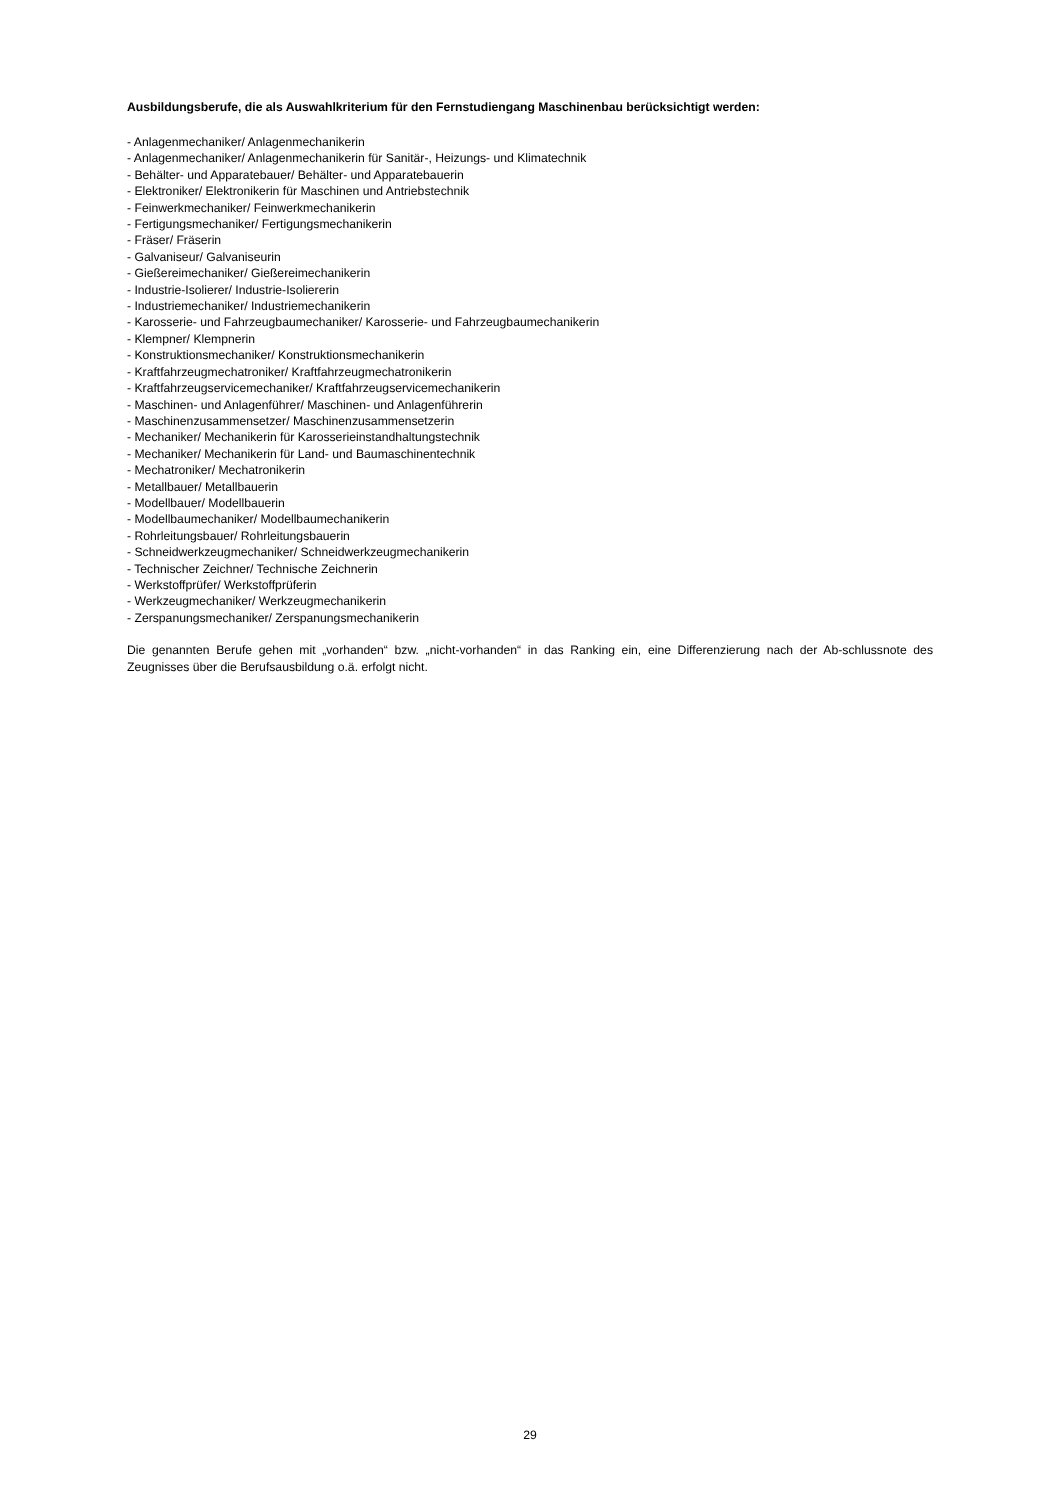Ausbildungsberufe, die als Auswahlkriterium für den Fernstudiengang Maschinenbau berücksichtigt werden:
- Anlagenmechaniker/ Anlagenmechanikerin
- Anlagenmechaniker/ Anlagenmechanikerin für Sanitär-, Heizungs- und Klimatechnik
- Behälter- und Apparatebauer/ Behälter- und Apparatebauerin
- Elektroniker/ Elektronikerin für Maschinen und Antriebstechnik
- Feinwerkmechaniker/ Feinwerkmechanikerin
- Fertigungsmechaniker/ Fertigungsmechanikerin
- Fräser/ Fräserin
- Galvaniseur/ Galvaniseurin
- Gießereimechaniker/ Gießereimechanikerin
- Industrie-Isolierer/ Industrie-Isoliererin
- Industriemechaniker/ Industriemechanikerin
- Karosserie- und Fahrzeugbaumechaniker/ Karosserie- und Fahrzeugbaumechanikerin
- Klempner/ Klempnerin
- Konstruktionsmechaniker/ Konstruktionsmechanikerin
- Kraftfahrzeugmechatroniker/ Kraftfahrzeugmechatronikerin
- Kraftfahrzeugservicemechaniker/ Kraftfahrzeugservicemechanikerin
- Maschinen- und Anlagenführer/ Maschinen- und Anlagenführerin
- Maschinenzusammensetzer/ Maschinenzusammensetzerin
- Mechaniker/ Mechanikerin für Karosserieinstandhaltungstechnik
- Mechaniker/ Mechanikerin für Land- und Baumaschinentechnik
- Mechatroniker/ Mechatronikerin
- Metallbauer/ Metallbauerin
- Modellbauer/ Modellbauerin
- Modellbaumechaniker/ Modellbaumechanikerin
- Rohrleitungsbauer/ Rohrleitungsbauerin
- Schneidwerkzeugmechaniker/ Schneidwerkzeugmechanikerin
- Technischer Zeichner/ Technische Zeichnerin
- Werkstoffprüfer/ Werkstoffprüferin
- Werkzeugmechaniker/ Werkzeugmechanikerin
- Zerspanungsmechaniker/ Zerspanungsmechanikerin
Die genannten Berufe gehen mit „vorhanden“ bzw. „nicht-vorhanden“ in das Ranking ein, eine Differenzierung nach der Ab-schlussnote des Zeugnisses über die Berufsausbildung o.ä. erfolgt nicht.
29